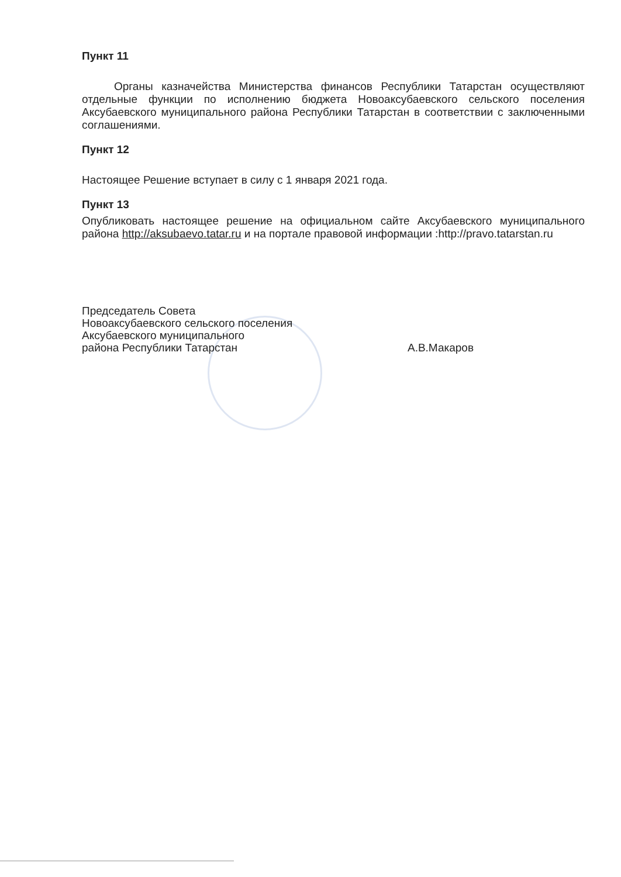Пункт 11
Органы казначейства Министерства финансов Республики Татарстан осуществляют отдельные функции по исполнению бюджета Новоаксубаевского сельского поселения Аксубаевского муниципального района Республики Татарстан в соответствии с заключенными соглашениями.
Пункт 12
Настоящее Решение вступает в силу с 1 января 2021 года.
Пункт 13
Опубликовать настоящее решение на официальном сайте Аксубаевского муниципального района http://aksubaevo.tatar.ru и на портале правовой информации :http://pravo.tatarstan.ru
Председатель Совета
Новоаксубаевского сельского поселения
Аксубаевского муниципального
района Республики Татарстан
А.В.Макаров